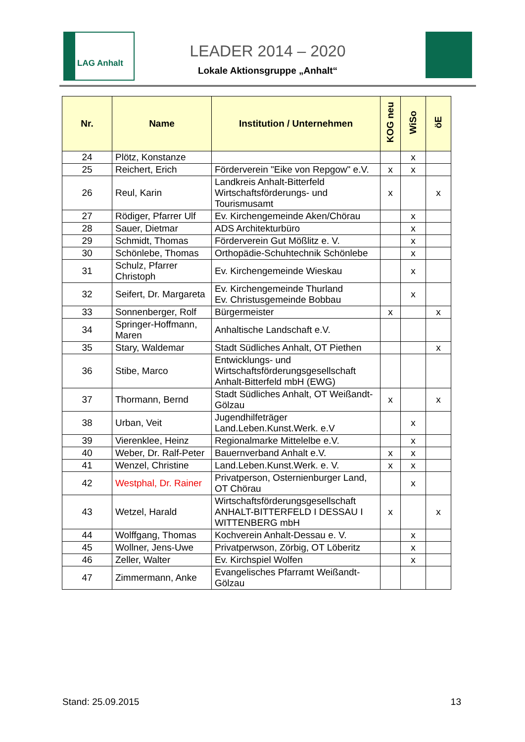LAG Anhalt
LEADER 2014 – 2020
Lokale Aktionsgruppe „Anhalt“
| Nr. | Name | Institution / Unternehmen | KOG neu | WiSo | öE |
| --- | --- | --- | --- | --- | --- |
| 24 | Plötz, Konstanze | | | x | |
| 25 | Reichert, Erich | Förderverein "Eike von Repgow" e.V. | x | x | |
| 26 | Reul, Karin | Landkreis Anhalt-Bitterfeld Wirtschaftsförderungs- und Tourismusamt | x | | x |
| 27 | Rödiger, Pfarrer Ulf | Ev. Kirchengemeinde Aken/Chörau | | x | |
| 28 | Sauer, Dietmar | ADS Architekturbüro | | x | |
| 29 | Schmidt, Thomas | Förderverein Gut Mößlitz e. V. | | x | |
| 30 | Schönlebe, Thomas | Orthopädie-Schuhtechnik Schönlebe | | x | |
| 31 | Schulz, Pfarrer Christoph | Ev. Kirchengemeinde Wieskau | | x | |
| 32 | Seifert, Dr. Margareta | Ev. Kirchengemeinde Thurland Ev. Christusgemeinde Bobbau | | x | |
| 33 | Sonnenberger, Rolf | Bürgermeister | x | | x |
| 34 | Springer-Hoffmann, Maren | Anhaltische Landschaft e.V. | | | |
| 35 | Stary, Waldemar | Stadt Südliches Anhalt, OT Piethen | | | x |
| 36 | Stibe, Marco | Entwicklungs- und Wirtschaftsförderungsgesellschaft Anhalt-Bitterfeld mbH (EWG) | | | |
| 37 | Thormann, Bernd | Stadt Südliches Anhalt, OT Weißandt-Gölzau | x | | x |
| 38 | Urban, Veit | Jugendhilfeträger Land.Leben.Kunst.Werk. e.V | | x | |
| 39 | Vierenklee, Heinz | Regionalmarke Mittelelbe e.V. | | x | |
| 40 | Weber, Dr. Ralf-Peter | Bauernverband Anhalt e.V. | x | x | |
| 41 | Wenzel, Christine | Land.Leben.Kunst.Werk. e. V. | x | x | |
| 42 | Westphal, Dr. Rainer | Privatperson, Osternienburger Land, OT Chörau | | x | |
| 43 | Wetzel, Harald | Wirtschaftsförderungsgesellschaft ANHALT-BITTERFELD I DESSAU I WITTENBERG mbH | x | | x |
| 44 | Wolffgang, Thomas | Kochverein Anhalt-Dessau e. V. | | x | |
| 45 | Wollner, Jens-Uwe | Privatperwson, Zörbig, OT Löberitz | | x | |
| 46 | Zeller, Walter | Ev. Kirchspiel Wolfen | | x | |
| 47 | Zimmermann, Anke | Evangelisches Pfarramt Weißandt-Gölzau | | | |
Stand: 25.09.2015 13